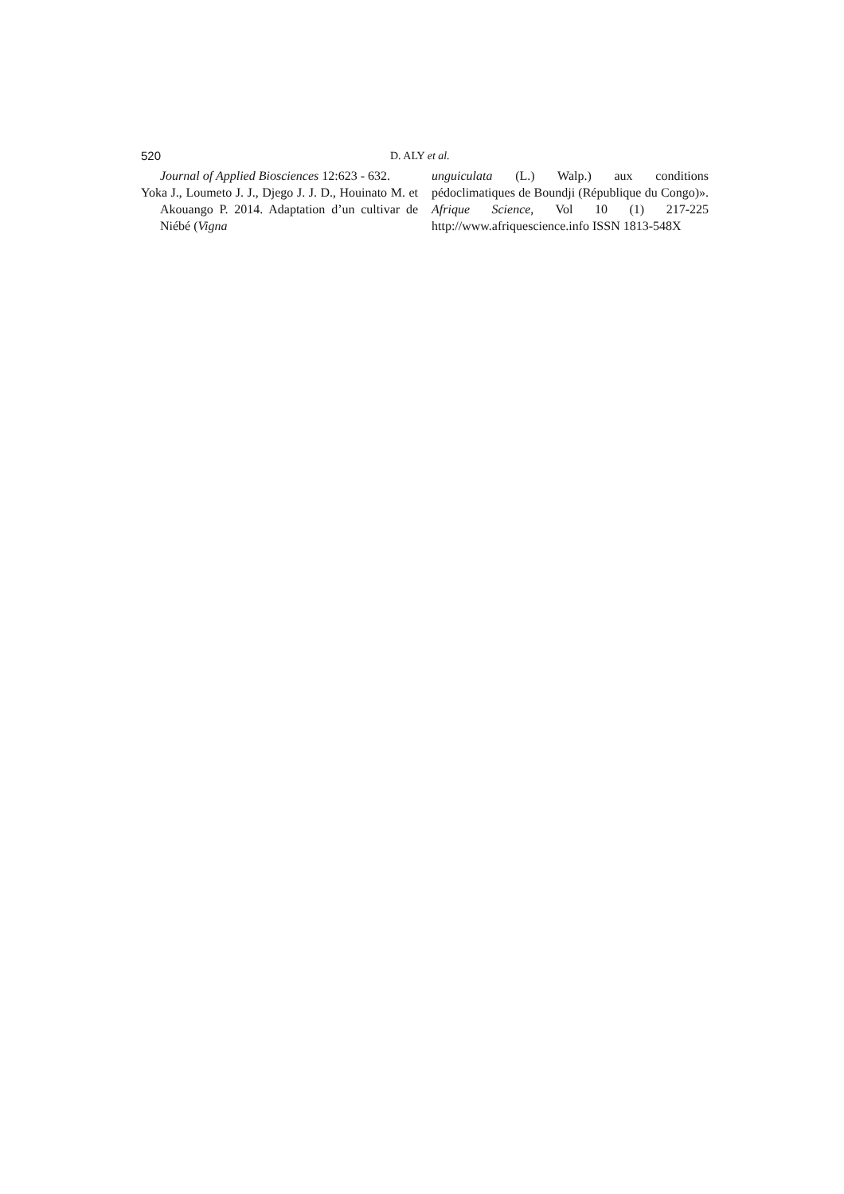520 D. ALY et al.
Journal of Applied Biosciences 12:623 - 632.
Yoka J., Loumeto J. J., Djego J. J. D., Houinato M. et Akouango P. 2014. Adaptation d’un cultivar de Niébé (Vigna
unguiculata (L.) Walp.) aux conditions pédoclimatiques de Boundji (République du Congo)». Afrique Science, Vol 10 (1) 217-225 http://www.afriquescience.info ISSN 1813-548X